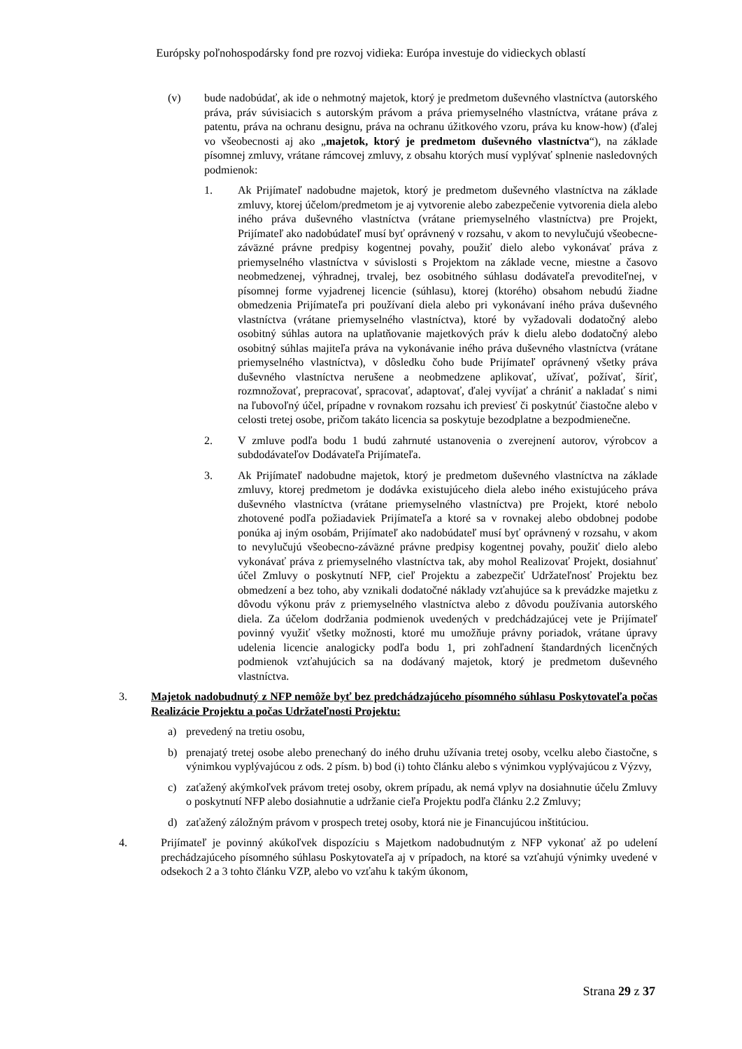Európsky poľnohospodársky fond pre rozvoj vidieka: Európa investuje do vidieckych oblastí
(v) bude nadobúdať, ak ide o nehmotný majetok, ktorý je predmetom duševného vlastníctva (autorského práva, práv súvisiacich s autorským právom a práva priemyselného vlastníctva, vrátane práva z patentu, práva na ochranu designu, práva na ochranu úžitkového vzoru, práva ku know-how) (ďalej vo všeobecnosti aj ako „majetok, ktorý je predmetom duševného vlastníctva“), na základe písomnej zmluvy, vrátane rámcovej zmluvy, z obsahu ktorých musí vyplývať splnenie nasledovných podmienok:
1. Ak Prijímateľ nadobudne majetok, ktorý je predmetom duševného vlastníctva na základe zmluvy, ktorej účelom/predmetom je aj vytvorenie alebo zabezpečenie vytvorenia diela alebo iného práva duševného vlastníctva (vrátane priemyselného vlastníctva) pre Projekt, Prijímateľ ako nadobúdateľ musí byť oprávnený v rozsahu, v akom to nevylučujú všeobecne-záväzné právne predpisy kogentnej povahy, použiť dielo alebo vykonávať práva z priemyselného vlastníctva v súvislosti s Projektom na základe vecne, miestne a časovo neobmedzenej, výhradnej, trvalej, bez osobitného súhlasu dodávateľa prevoditeľnej, v písomnej forme vyjadrenej licencie (súhlasu), ktorej (ktorého) obsahom nebudú žiadne obmedzenia Prijímateľa pri používaní diela alebo pri vykonávaní iného práva duševného vlastníctva (vrátane priemyselného vlastníctva), ktoré by vyžadovali dodatočný alebo osobitný súhlas autora na uplatňovanie majetkových práv k dielu alebo dodatočný alebo osobitný súhlas majiteľa práva na vykonávanie iného práva duševného vlastníctva (vrátane priemyselného vlastníctva), v dôsledku čoho bude Prijímateľ oprávnený všetky práva duševného vlastníctva nerušene a neobmedzene aplikovať, užívať, požívať, šíriť, rozmnožovať, prepracovať, spracovať, adaptovať, ďalej vyvíjať a chrániť a nakladať s nimi na ľubovoľný účel, prípadne v rovnakom rozsahu ich previesť či poskytnúť čiastočne alebo v celosti tretej osobe, pričom takáto licencia sa poskytuje bezodplatne a bezpodmienečne.
2. V zmluve podľa bodu 1 budú zahrnuté ustanovenia o zverejnení autorov, výrobcov a subdodávateľov Dodávateľa Prijímateľa.
3. Ak Prijímateľ nadobudne majetok, ktorý je predmetom duševného vlastníctva na základe zmluvy, ktorej predmetom je dodávka existujúceho diela alebo iného existujúceho práva duševného vlastníctva (vrátane priemyselného vlastníctva) pre Projekt, ktoré nebolo zhotovené podľa požiadaviek Prijímateľa a ktoré sa v rovnakej alebo obdobnej podobe ponúka aj iným osobám, Prijímateľ ako nadobúdateľ musí byť oprávnený v rozsahu, v akom to nevylučujú všeobecno-záväzné právne predpisy kogentnej povahy, použiť dielo alebo vykonávať práva z priemyselného vlastníctva tak, aby mohol Realizovať Projekt, dosiahnuť účel Zmluvy o poskytnutí NFP, cieľ Projektu a zabezpečiť Udržateľnosť Projektu bez obmedzení a bez toho, aby vznikali dodatočné náklady vzťahujúce sa k prevádzke majetku z dôvodu výkonu práv z priemyselného vlastníctva alebo z dôvodu používania autorského diela. Za účelom dodržania podmienok uvedených v predchádzajúcej vete je Prijímateľ povinný využiť všetky možnosti, ktoré mu umožňuje právny poriadok, vrátane úpravy udelenia licencie analogicky podľa bodu 1, pri zohľadnení štandardných licenčných podmienok vzťahujúcich sa na dodávaný majetok, ktorý je predmetom duševného vlastníctva.
3. Majetok nadobudnutý z NFP nemôže byť bez predchádzajúceho písomného súhlasu Poskytovateľa počas Realizácie Projektu a počas Udržateľnosti Projektu:
a) prevedený na tretiu osobu,
b) prenajatý tretej osobe alebo prenechaný do iného druhu užívania tretej osoby, vcelku alebo čiastočne, s výnimkou vyplývajúcou z ods. 2 písm. b) bod (i) tohto článku alebo s výnimkou vyplývajúcou z Výzvy,
c) zaťažený akýmkoľvek právom tretej osoby, okrem prípadu, ak nemá vplyv na dosiahnutie účelu Zmluvy o poskytnutí NFP alebo dosiahnutie a udržanie cieľa Projektu podľa článku 2.2 Zmluvy;
d) zaťažený záložným právom v prospech tretej osoby, ktorá nie je Financujúcou inštitúciou.
4. Prijímateľ je povinný akúkoľvek dispozíciu s Majetkom nadobudnutým z NFP vykonať až po udelení prechádzajúceho písomného súhlasu Poskytovateľa aj v prípadoch, na ktoré sa vzťahujú výnimky uvedené v odsekoch 2 a 3 tohto článku VZP, alebo vo vzťahu k takým úkonom,
Strana 29 z 37